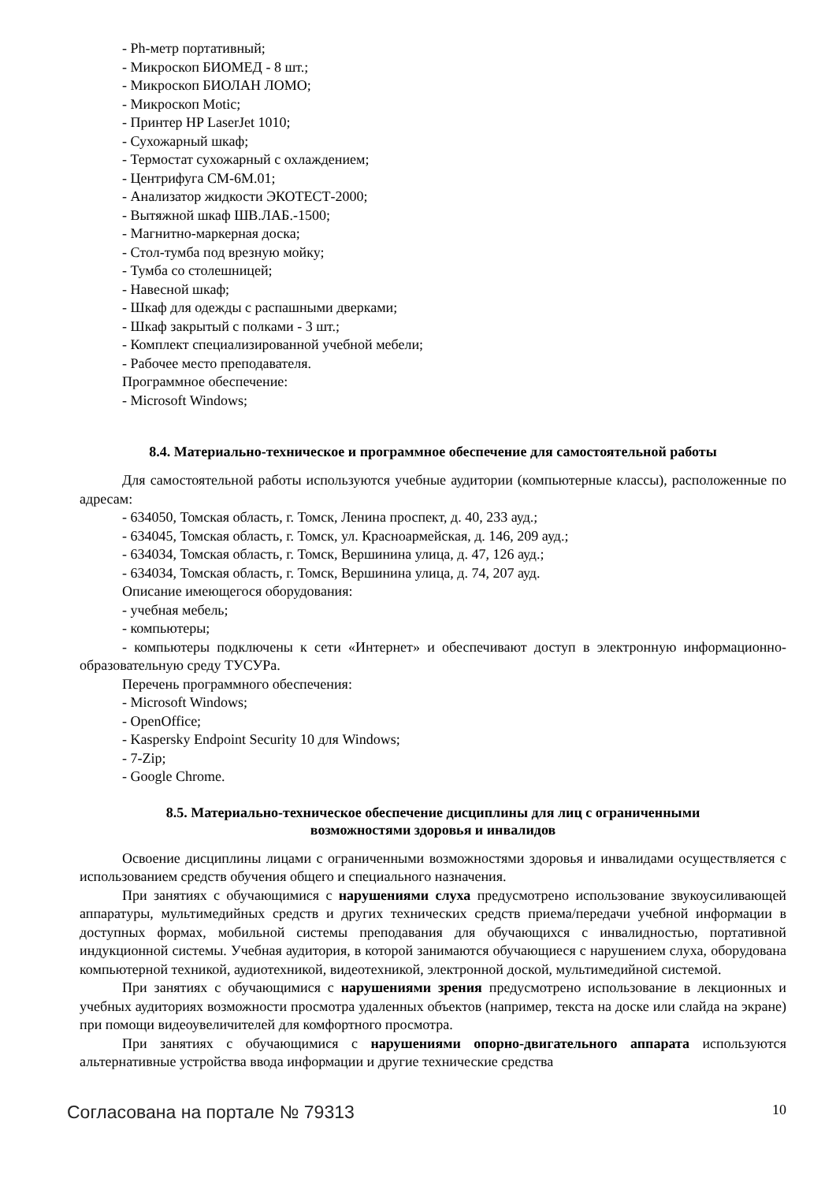- Ph-метр портативный;
- Микроскоп БИОМЕД - 8 шт.;
- Микроскоп БИОЛАН ЛОМО;
- Микроскоп Motic;
- Принтер HP LaserJet 1010;
- Сухожарный шкаф;
- Термостат сухожарный с охлаждением;
- Центрифуга СМ-6М.01;
- Анализатор жидкости ЭКОТЕСТ-2000;
- Вытяжной шкаф ШВ.ЛАБ.-1500;
- Магнитно-маркерная доска;
- Стол-тумба под врезную мойку;
- Тумба со столешницей;
- Навесной шкаф;
- Шкаф для одежды с распашными дверками;
- Шкаф закрытый с полками - 3 шт.;
- Комплект специализированной учебной мебели;
- Рабочее место преподавателя.
Программное обеспечение:
- Microsoft Windows;
8.4. Материально-техническое и программное обеспечение для самостоятельной работы
Для самостоятельной работы используются учебные аудитории (компьютерные классы), расположенные по адресам:
- 634050, Томская область, г. Томск, Ленина проспект, д. 40, 233 ауд.;
- 634045, Томская область, г. Томск, ул. Красноармейская, д. 146, 209 ауд.;
- 634034, Томская область, г. Томск, Вершинина улица, д. 47, 126 ауд.;
- 634034, Томская область, г. Томск, Вершинина улица, д. 74, 207 ауд.
Описание имеющегося оборудования:
- учебная мебель;
- компьютеры;
- компьютеры подключены к сети «Интернет» и обеспечивают доступ в электронную информационно-образовательную среду ТУСУРа.
Перечень программного обеспечения:
- Microsoft Windows;
- OpenOffice;
- Kaspersky Endpoint Security 10 для Windows;
- 7-Zip;
- Google Chrome.
8.5. Материально-техническое обеспечение дисциплины для лиц с ограниченными
возможностями здоровья и инвалидов
Освоение дисциплины лицами с ограниченными возможностями здоровья и инвалидами осуществляется с использованием средств обучения общего и специального назначения.
При занятиях с обучающимися с нарушениями слуха предусмотрено использование звукоусиливающей аппаратуры, мультимедийных средств и других технических средств приема/передачи учебной информации в доступных формах, мобильной системы преподавания для обучающихся с инвалидностью, портативной индукционной системы. Учебная аудитория, в которой занимаются обучающиеся с нарушением слуха, оборудована компьютерной техникой, аудиотехникой, видеотехникой, электронной доской, мультимедийной системой.
При занятиях с обучающимися с нарушениями зрения предусмотрено использование в лекционных и учебных аудиториях возможности просмотра удаленных объектов (например, текста на доске или слайда на экране) при помощи видеоувеличителей для комфортного просмотра.
При занятиях с обучающимися с нарушениями опорно-двигательного аппарата используются альтернативные устройства ввода информации и другие технические средства
Согласована на портале № 79313 10